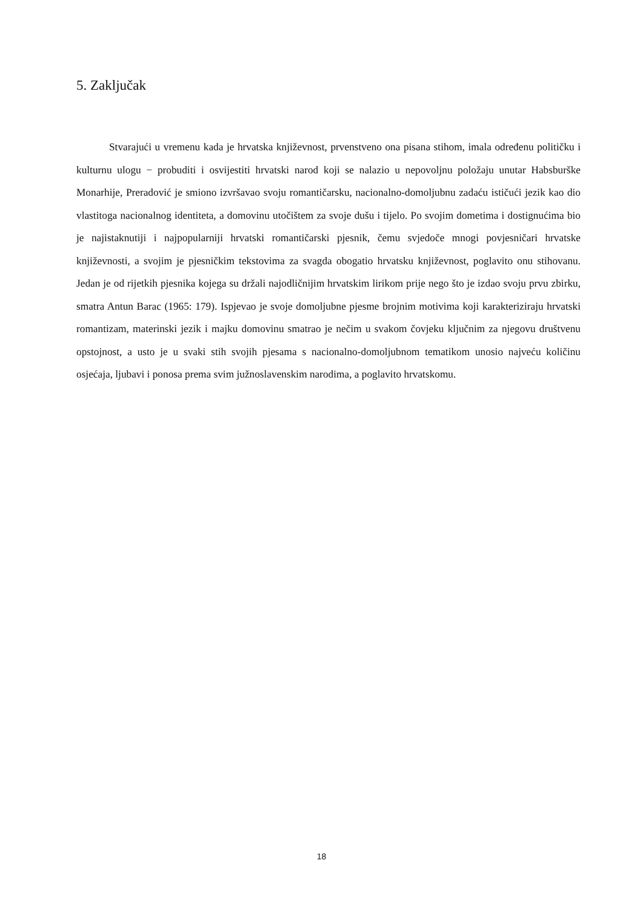5. Zaključak
Stvarajući u vremenu kada je hrvatska književnost, prvenstveno ona pisana stihom, imala određenu političku i kulturnu ulogu − probuditi i osvijestiti hrvatski narod koji se nalazio u nepovoljnu položaju unutar Habsburške Monarhije, Preradović je smiono izvršavao svoju romantičarsku, nacionalno-domoljubnu zadaću ističući jezik kao dio vlastitoga nacionalnog identiteta, a domovinu utočištem za svoje dušu i tijelo. Po svojim dometima i dostignućima bio je najistaknutiji i najpopularniji hrvatski romantičarski pjesnik, čemu svjedoče mnogi povjesničari hrvatske književnosti, a svojim je pjesničkim tekstovima za svagda obogatio hrvatsku književnost, poglavito onu stihovanu. Jedan je od rijetkih pjesnika kojega su držali najodličnijim hrvatskim lirikom prije nego što je izdao svoju prvu zbirku, smatra Antun Barac (1965: 179). Ispjevao je svoje domoljubne pjesme brojnim motivima koji karakteriziraju hrvatski romantizam, materinski jezik i majku domovinu smatrao je nečim u svakom čovjeku ključnim za njegovu društvenu opstojnost, a usto je u svaki stih svojih pjesama s nacionalno-domoljubnom tematikom unosio najveću količinu osjećaja, ljubavi i ponosa prema svim južnoslavenskim narodima, a poglavito hrvatskomu.
18